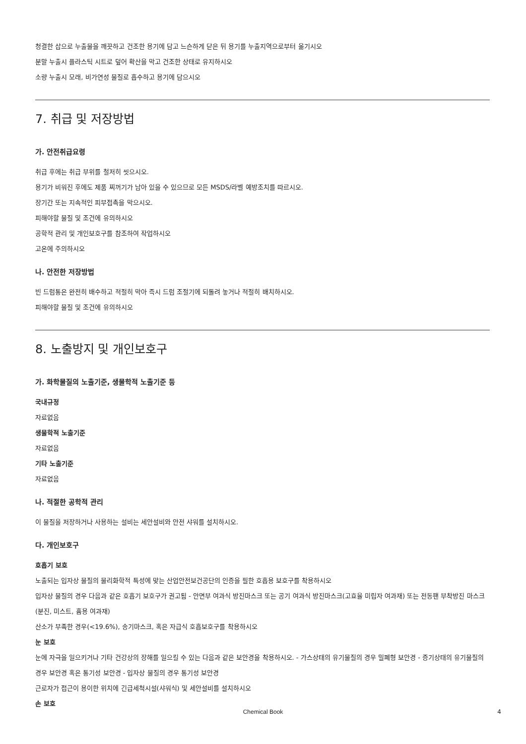청결한 삽으로 누출물을 깨끗하고 건조한 용기에 담고 느슨하게 닫은 뒤 용기를 누출지역으로부터 옮기시오
분말 누출시 플라스틱 시트로 덮어 확산을 막고 건조한 상태로 유지하시오
소량 누출시 모래, 비가연성 물질로 흡수하고 용기에 담으시오
7. 취급 및 저장방법
가. 안전취급요령
취급 후에는 취급 부위를 철저히 씻으시오.
용기가 비워진 후에도 제품 찌꺼기가 남아 있을 수 있으므로 모든 MSDS/라벨 예방조치를 따르시오.
장기간 또는 지속적인 피부접촉을 막으시오.
피해야할 물질 및 조건에 유의하시오
공학적 관리 및 개인보호구를 참조하여 작업하시오
고온에 주의하시오
나. 안전한 저장방법
빈 드럼통은 완전히 배수하고 적절히 막아 즉시 드럼 조절기에 되돌려 놓거나 적절히 배치하시오.
피해야할 물질 및 조건에 유의하시오
8. 노출방지 및 개인보호구
가. 화학물질의 노출기준, 생물학적 노출기준 등
국내규정
자료없음
생물학적 노출기준
자료없음
기타 노출기준
자료없음
나. 적절한 공학적 관리
이 물질을 저장하거나 사용하는 설비는 세안설비와 안전 샤워를 설치하시오.
다. 개인보호구
호흡기 보호
노출되는 입자상 물질의 물리화학적 특성에 맞는 산업안전보건공단의 인증을 필한 호흡용 보호구를 착용하시오
입자상 물질의 경우 다음과 같은 호흡기 보호구가 권고됨 - 안면부 여과식 방진마스크 또는 공기 여과식 방진마스크(고효율 미립자 여과재) 또는 전동팬 부착방진 마스크(분진, 미스트, 흄용 여과재)
산소가 부족한 경우(<19.6%), 송기마스크, 혹은 자급식 호흡보호구를 착용하시오
눈 보호
눈에 자극을 일으키거나 기타 건강상의 장해를 일으킬 수 있는 다음과 같은 보안경을 착용하시오. - 가스상태의 유기물질의 경우 밀폐형 보안경 - 증기상태의 유기물질의 경우 보안경 혹은 통기성 보안경 - 입자상 물질의 경우 통기성 보안경
근로자가 접근이 용이한 위치에 긴급세척시설(샤워식) 및 세안설비를 설치하시오
손 보호
Chemical Book 4